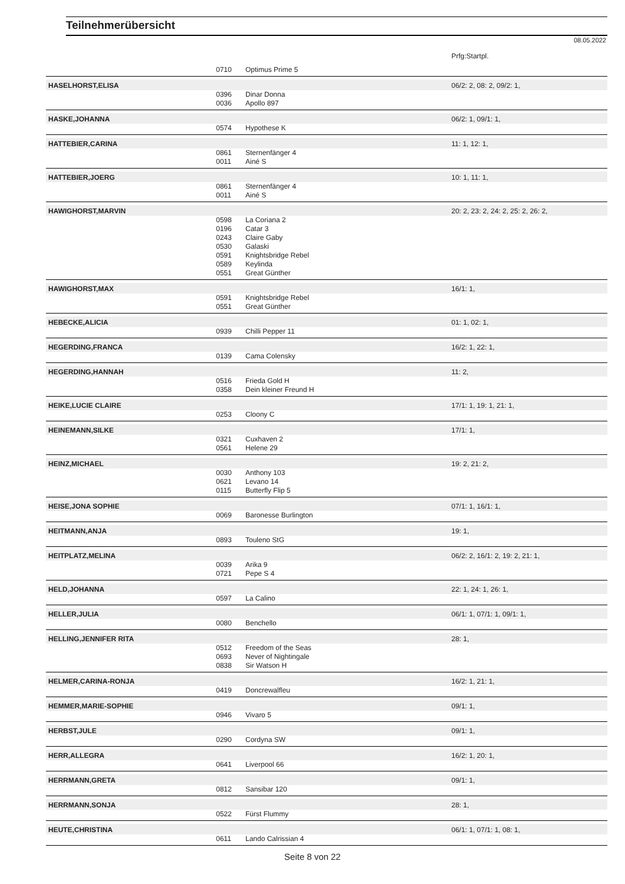Teilnehmerübersicht
08.05.2022
| | | | Prfg:Startpl. |
| | 0710 | Optimus Prime 5 | |
| HASELHORST,ELISA | | | 06/2: 2, 08: 2, 09/2: 1, |
| | 0396 | Dinar Donna | |
| | 0036 | Apollo 897 | |
| HASKE,JOHANNA | | | 06/2: 1, 09/1: 1, |
| | 0574 | Hypothese K | |
| HATTEBIER,CARINA | | | 11: 1, 12: 1, |
| | 0861 | Sternenfänger 4 | |
| | 0011 | Ainé S | |
| HATTEBIER,JOERG | | | 10: 1, 11: 1, |
| | 0861 | Sternenfänger 4 | |
| | 0011 | Ainé S | |
| HAWIGHORST,MARVIN | | | 20: 2, 23: 2, 24: 2, 25: 2, 26: 2, |
| | 0598 | La Coriana 2 | |
| | 0196 | Catar 3 | |
| | 0243 | Claire Gaby | |
| | 0530 | Galaski | |
| | 0591 | Knightsbridge Rebel | |
| | 0589 | Keylinda | |
| | 0551 | Great Günther | |
| HAWIGHORST,MAX | | | 16/1: 1, |
| | 0591 | Knightsbridge Rebel | |
| | 0551 | Great Günther | |
| HEBECKE,ALICIA | | | 01: 1, 02: 1, |
| | 0939 | Chilli Pepper 11 | |
| HEGERDING,FRANCA | | | 16/2: 1, 22: 1, |
| | 0139 | Cama Colensky | |
| HEGERDING,HANNAH | | | 11: 2, |
| | 0516 | Frieda Gold H | |
| | 0358 | Dein kleiner Freund H | |
| HEIKE,LUCIE CLAIRE | | | 17/1: 1, 19: 1, 21: 1, |
| | 0253 | Cloony C | |
| HEINEMANN,SILKE | | | 17/1: 1, |
| | 0321 | Cuxhaven 2 | |
| | 0561 | Helene 29 | |
| HEINZ,MICHAEL | | | 19: 2, 21: 2, |
| | 0030 | Anthony 103 | |
| | 0621 | Levano 14 | |
| | 0115 | Butterfly Flip 5 | |
| HEISE,JONA SOPHIE | | | 07/1: 1, 16/1: 1, |
| | 0069 | Baronesse Burlington | |
| HEITMANN,ANJA | | | 19: 1, |
| | 0893 | Touleno StG | |
| HEITPLATZ,MELINA | | | 06/2: 2, 16/1: 2, 19: 2, 21: 1, |
| | 0039 | Arika 9 | |
| | 0721 | Pepe S 4 | |
| HELD,JOHANNA | | | 22: 1, 24: 1, 26: 1, |
| | 0597 | La Calino | |
| HELLER,JULIA | | | 06/1: 1, 07/1: 1, 09/1: 1, |
| | 0080 | Benchello | |
| HELLING,JENNIFER RITA | | | 28: 1, |
| | 0512 | Freedom of the Seas | |
| | 0693 | Never of Nightingale | |
| | 0838 | Sir Watson H | |
| HELMER,CARINA-RONJA | | | 16/2: 1, 21: 1, |
| | 0419 | Doncrewalfleu | |
| HEMMER,MARIE-SOPHIE | | | 09/1: 1, |
| | 0946 | Vivaro 5 | |
| HERBST,JULE | | | 09/1: 1, |
| | 0290 | Cordyna SW | |
| HERR,ALLEGRA | | | 16/2: 1, 20: 1, |
| | 0641 | Liverpool 66 | |
| HERRMANN,GRETA | | | 09/1: 1, |
| | 0812 | Sansibar 120 | |
| HERRMANN,SONJA | | | 28: 1, |
| | 0522 | Fürst Flummy | |
| HEUTE,CHRISTINA | | | 06/1: 1, 07/1: 1, 08: 1, |
| | 0611 | Lando Calrissian 4 | |
Seite 8 von 22